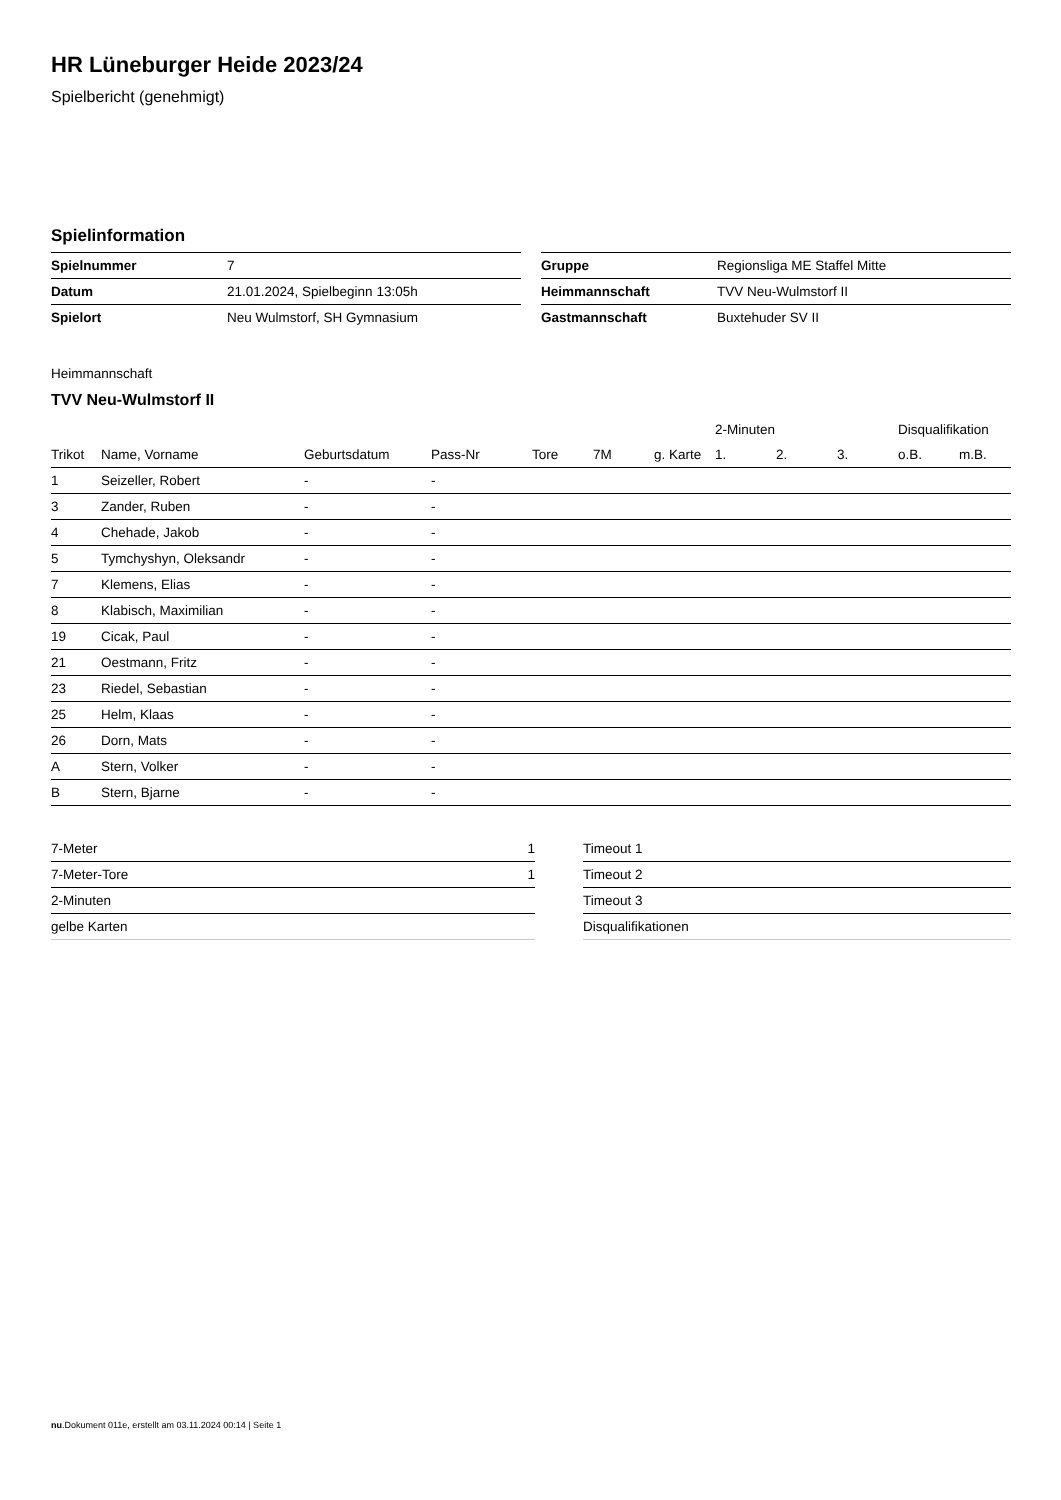HR Lüneburger Heide 2023/24
Spielbericht (genehmigt)
Spielinformation
| Spielnummer | 7 |
| Datum | 21.01.2024, Spielbeginn 13:05h |
| Spielort | Neu Wulmstorf, SH Gymnasium |
| Gruppe | Regionsliga ME Staffel Mitte |
| Heimmannschaft | TVV Neu-Wulmstorf II |
| Gastmannschaft | Buxtehuder SV II |
Heimmannschaft
TVV Neu-Wulmstorf II
| | | | | | | | 2-Minuten | | | Disqualifikation | |
| --- | --- | --- | --- | --- | --- | --- | --- | --- | --- | --- | --- |
| Trikot | Name, Vorname | Geburtsdatum | Pass-Nr | Tore | 7M | g. Karte | 1. | 2. | 3. | o.B. | m.B. |
| 1 | Seizeller, Robert | - | - | | | | | | | | |
| 3 | Zander, Ruben | - | - | | | | | | | | |
| 4 | Chehade, Jakob | - | - | | | | | | | | |
| 5 | Tymchyshyn, Oleksandr | - | - | | | | | | | | |
| 7 | Klemens, Elias | - | - | | | | | | | | |
| 8 | Klabisch, Maximilian | - | - | | | | | | | | |
| 19 | Cicak, Paul | - | - | | | | | | | | |
| 21 | Oestmann, Fritz | - | - | | | | | | | | |
| 23 | Riedel, Sebastian | - | - | | | | | | | | |
| 25 | Helm, Klaas | - | - | | | | | | | | |
| 26 | Dorn, Mats | - | - | | | | | | | | |
| A | Stern, Volker | - | - | | | | | | | | |
| B | Stern, Bjarne | - | - | | | | | | | | |
| 7-Meter | 1 |
| 7-Meter-Tore | 1 |
| 2-Minuten | |
| gelbe Karten | |
| Timeout 1 |
| Timeout 2 |
| Timeout 3 |
| Disqualifikationen |
nu.Dokument 011e, erstellt am 03.11.2024 00:14 | Seite 1